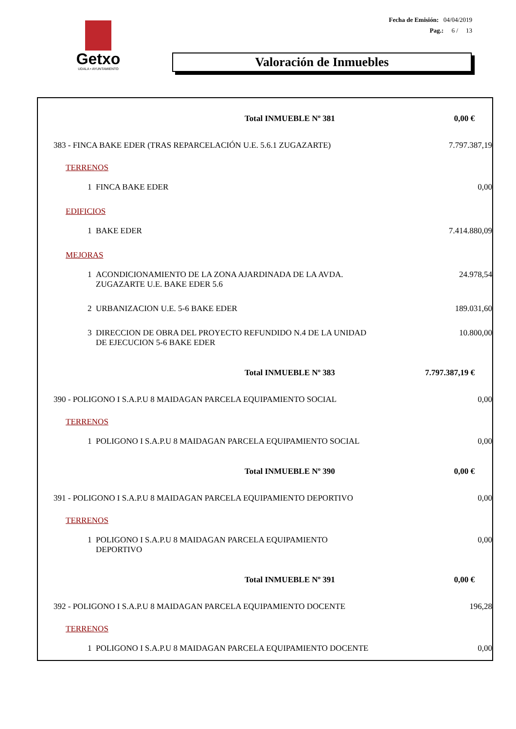Getxo
UDALA • AYUNTAMIENTO
Fecha de Emisión: 04/04/2019
Pag.: 6 / 13
Valoración de Inmuebles
| Total INMUEBLE Nº 381 | 0,00 € |
| 383 - FINCA BAKE EDER (TRAS REPARCELACIÓN U.E. 5.6.1 ZUGAZARTE) | 7.797.387,19 |
| TERRENOS | |
| 1 FINCA BAKE EDER | 0,00 |
| EDIFICIOS | |
| 1 BAKE EDER | 7.414.880,09 |
| MEJORAS | |
| 1 ACONDICIONAMIENTO DE LA ZONA AJARDINADA DE LA AVDA. ZUGAZARTE U.E. BAKE EDER 5.6 | 24.978,54 |
| 2 URBANIZACION U.E. 5-6 BAKE EDER | 189.031,60 |
| 3 DIRECCION DE OBRA DEL PROYECTO REFUNDIDO N.4 DE LA UNIDAD DE EJECUCION 5-6 BAKE EDER | 10.800,00 |
| Total INMUEBLE Nº 383 | 7.797.387,19 € |
| 390 - POLIGONO I S.A.P.U 8 MAIDAGAN PARCELA EQUIPAMIENTO SOCIAL | 0,00 |
| TERRENOS | |
| 1 POLIGONO I S.A.P.U 8 MAIDAGAN PARCELA EQUIPAMIENTO SOCIAL | 0,00 |
| Total INMUEBLE Nº 390 | 0,00 € |
| 391 - POLIGONO I S.A.P.U 8 MAIDAGAN PARCELA EQUIPAMIENTO DEPORTIVO | 0,00 |
| TERRENOS | |
| 1 POLIGONO I S.A.P.U 8 MAIDAGAN PARCELA EQUIPAMIENTO DEPORTIVO | 0,00 |
| Total INMUEBLE Nº 391 | 0,00 € |
| 392 - POLIGONO I S.A.P.U 8 MAIDAGAN PARCELA EQUIPAMIENTO DOCENTE | 196,28 |
| TERRENOS | |
| 1 POLIGONO I S.A.P.U 8 MAIDAGAN PARCELA EQUIPAMIENTO DOCENTE | 0,00 |